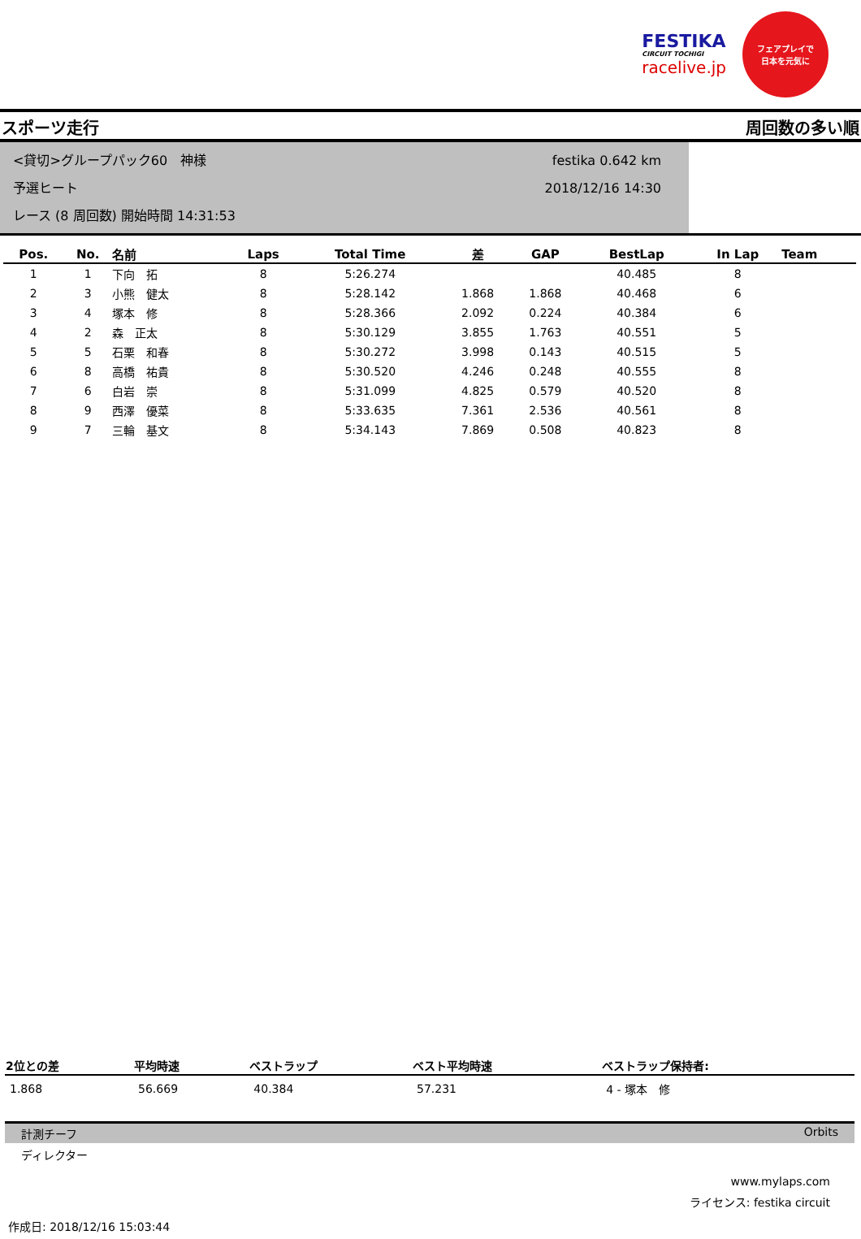FESTIKA
CIRCUIT TOCHIGI
racelive.jp
フェアプレイで
日本を元気に
スポーツ走行 周回数の多い順
<貸切>グループパック60　神様
予選ヒート
レース (8 周回数) 開始時間 14:31:53
festika 0.642 km
2018/12/16 14:30
| Pos. | No. | 名前 | Laps | Total Time | 差 | GAP | BestLap | In Lap | Team |
| --- | --- | --- | --- | --- | --- | --- | --- | --- | --- |
| 1 | 1 | 下向 拓 | 8 | 5:26.274 | | | 40.485 | 8 | |
| 2 | 3 | 小熊 健太 | 8 | 5:28.142 | 1.868 | 1.868 | 40.468 | 6 | |
| 3 | 4 | 塚本 修 | 8 | 5:28.366 | 2.092 | 0.224 | 40.384 | 6 | |
| 4 | 2 | 森 正太 | 8 | 5:30.129 | 3.855 | 1.763 | 40.551 | 5 | |
| 5 | 5 | 石栗 和春 | 8 | 5:30.272 | 3.998 | 0.143 | 40.515 | 5 | |
| 6 | 8 | 高橋 祐貴 | 8 | 5:30.520 | 4.246 | 0.248 | 40.555 | 8 | |
| 7 | 6 | 白岩 崇 | 8 | 5:31.099 | 4.825 | 0.579 | 40.520 | 8 | |
| 8 | 9 | 西澤 優菜 | 8 | 5:33.635 | 7.361 | 2.536 | 40.561 | 8 | |
| 9 | 7 | 三輪 基文 | 8 | 5:34.143 | 7.869 | 0.508 | 40.823 | 8 | |
| 2位との差 | 平均時速 | ベストラップ | ベスト平均時速 | ベストラップ保持者: |
| --- | --- | --- | --- | --- |
| 1.868 | 56.669 | 40.384 | 57.231 | 4 - 塚本 修 |
計測チーフ Orbits
ディレクター
www.mylaps.com
ライセンス: festika circuit
作成日: 2018/12/16 15:03:44